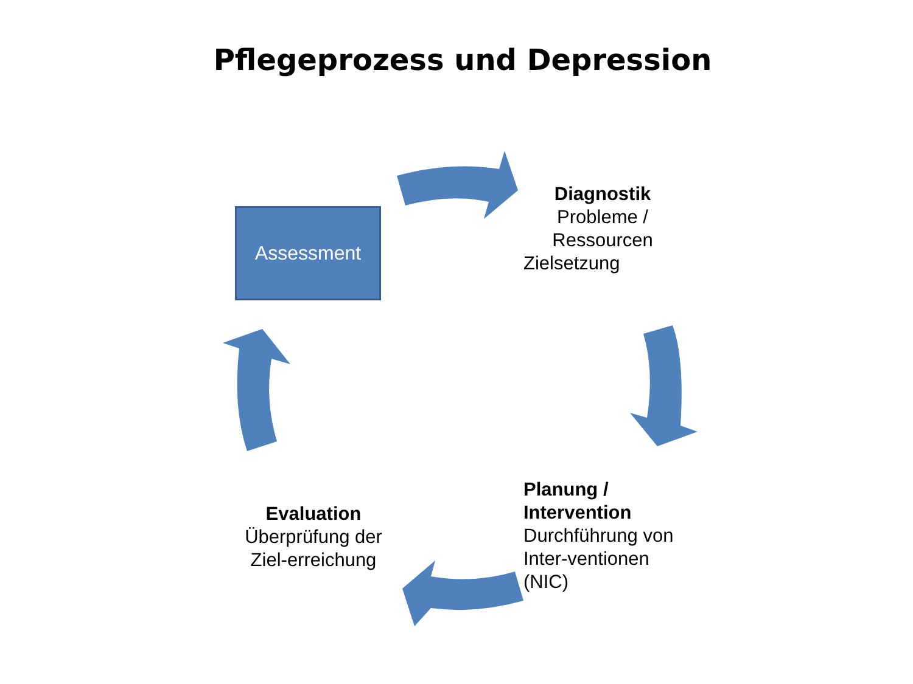Pflegeprozess und Depression
Assessment
Diagnostik
Probleme /
Ressourcen
Zielsetzung
Planung /
Intervention
Durchführung von
Inter-ventionen
(NIC)
Evaluation
Überprüfung der
Ziel-erreichung